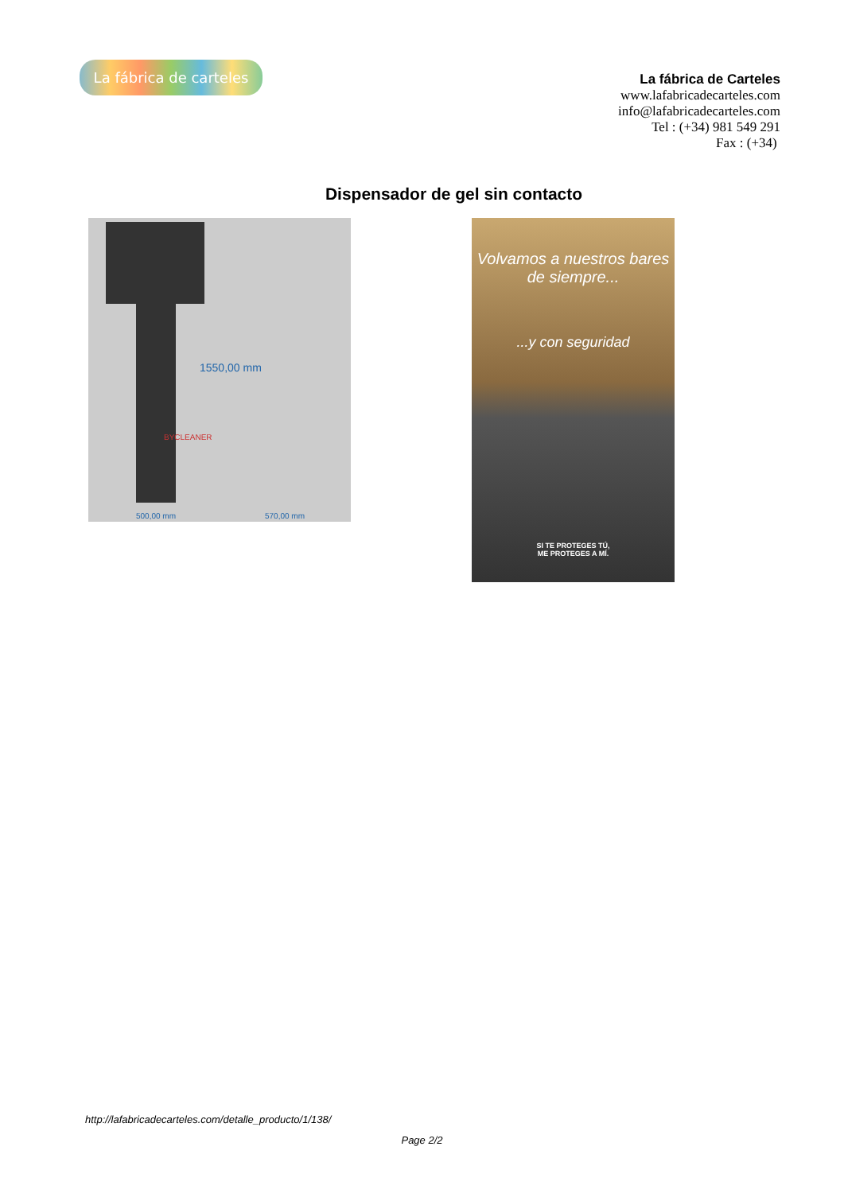La fábrica de carteles
La fábrica de Carteles
www.lafabricadecarteles.com
info@lafabricadecarteles.com
Tel : (+34) 981 549 291
Fax : (+34)
Dispensador de gel sin contacto
BYCLEANER
1550,00 mm
500,00 mm 570,00 mm
Volvamos a nuestros bares de siempre...
...y con seguridad
SI TE PROTEGES TÚ,
ME PROTEGES A MÍ.
http://lafabricadecarteles.com/detalle_producto/1/138/
Page 2/2